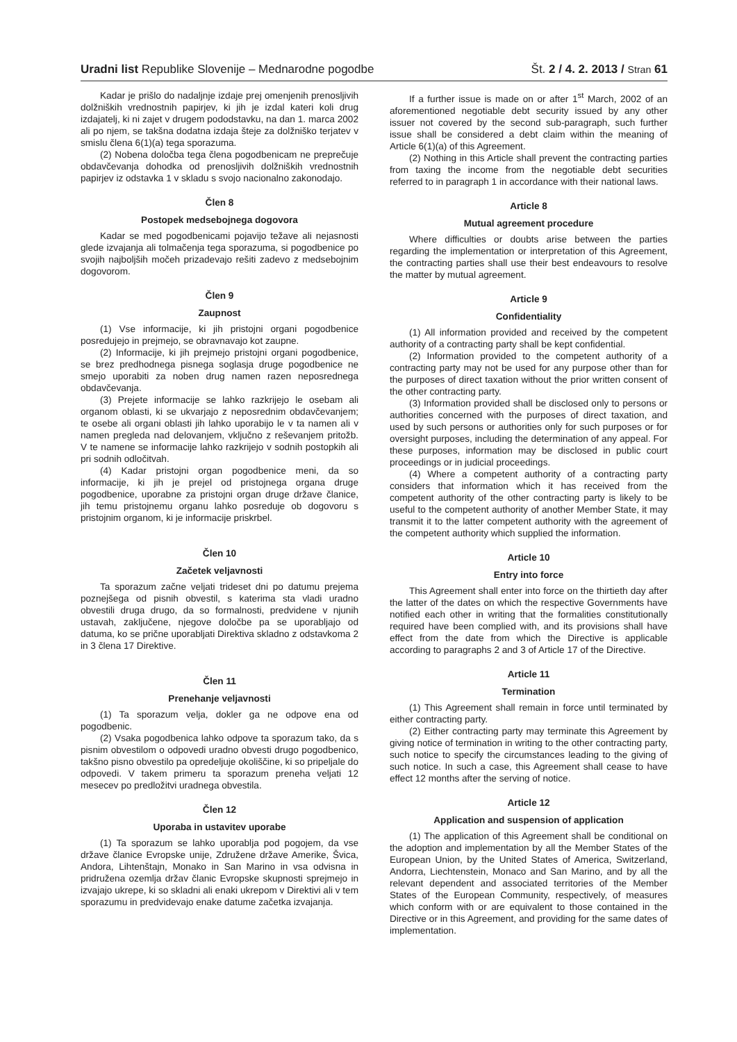Uradni list Republike Slovenije – Mednarodne pogodbe
Št. 2 / 4. 2. 2013 / Stran 61
Kadar je prišlo do nadaljnje izdaje prej omenjenih prenosljivih dolžniških vrednostnih papirjev, ki jih je izdal kateri koli drug izdajatelj, ki ni zajet v drugem pododstavku, na dan 1. marca 2002 ali po njem, se takšna dodatna izdaja šteje za dolžniško terjatev v smislu člena 6(1)(a) tega sporazuma.
(2) Nobena določba tega člena pogodbenicam ne preprečuje obdavčevanja dohodka od prenosljivih dolžniških vrednostnih papirjev iz odstavka 1 v skladu s svojo nacionalno zakonodajo.
Člen 8
Postopek medsebojnega dogovora
Kadar se med pogodbenicami pojavijo težave ali nejasnosti glede izvajanja ali tolmačenja tega sporazuma, si pogodbenice po svojih najboljših močeh prizadevajo rešiti zadevo z medsebojnim dogovorom.
Člen 9
Zaupnost
(1) Vse informacije, ki jih pristojni organi pogodbenice posredujejo in prejmejo, se obravnavajo kot zaupne.
(2) Informacije, ki jih prejmejo pristojni organi pogodbenice, se brez predhodnega pisnega soglasja druge pogodbenice ne smejo uporabiti za noben drug namen razen neposrednega obdavčevanja.
(3) Prejete informacije se lahko razkrijejo le osebam ali organom oblasti, ki se ukvarjajo z neposrednim obdavčevanjem; te osebe ali organi oblasti jih lahko uporabijo le v ta namen ali v namen pregleda nad delovanjem, vključno z reševanjem pritožb. V te namene se informacije lahko razkrijejo v sodnih postopkih ali pri sodnih odločitvah.
(4) Kadar pristojni organ pogodbenice meni, da so informacije, ki jih je prejel od pristojnega organa druge pogodbenice, uporabne za pristojni organ druge države članice, jih temu pristojnemu organu lahko posreduje ob dogovoru s pristojnim organom, ki je informacije priskrbel.
Člen 10
Začetek veljavnosti
Ta sporazum začne veljati trideset dni po datumu prejema poznejšega od pisnih obvestil, s katerima sta vladi uradno obvestili druga drugo, da so formalnosti, predvidene v njunih ustavah, zaključene, njegove določbe pa se uporabljajo od datuma, ko se prične uporabljati Direktiva skladno z odstavkoma 2 in 3 člena 17 Direktive.
Člen 11
Prenehanje veljavnosti
(1) Ta sporazum velja, dokler ga ne odpove ena od pogodbenic.
(2) Vsaka pogodbenica lahko odpove ta sporazum tako, da s pisnim obvestilom o odpovedi uradno obvesti drugo pogodbenico, takšno pisno obvestilo pa opredeljuje okoliščine, ki so pripeljale do odpovedi. V takem primeru ta sporazum preneha veljati 12 mesecev po predložitvi uradnega obvestila.
Člen 12
Uporaba in ustavitev uporabe
(1) Ta sporazum se lahko uporablja pod pogojem, da vse države članice Evropske unije, Združene države Amerike, Švica, Andora, Lihtenštajn, Monako in San Marino in vsa odvisna in pridružena ozemlja držav članic Evropske skupnosti sprejmejo in izvajajo ukrepe, ki so skladni ali enaki ukrepom v Direktivi ali v tem sporazumu in predvidevajo enake datume začetka izvajanja.
If a further issue is made on or after 1<sup>st</sup> March, 2002 of an aforementioned negotiable debt security issued by any other issuer not covered by the second sub-paragraph, such further issue shall be considered a debt claim within the meaning of Article 6(1)(a) of this Agreement.
(2) Nothing in this Article shall prevent the contracting parties from taxing the income from the negotiable debt securities referred to in paragraph 1 in accordance with their national laws.
Article 8
Mutual agreement procedure
Where difficulties or doubts arise between the parties regarding the implementation or interpretation of this Agreement, the contracting parties shall use their best endeavours to resolve the matter by mutual agreement.
Article 9
Confidentiality
(1) All information provided and received by the competent authority of a contracting party shall be kept confidential.
(2) Information provided to the competent authority of a contracting party may not be used for any purpose other than for the purposes of direct taxation without the prior written consent of the other contracting party.
(3) Information provided shall be disclosed only to persons or authorities concerned with the purposes of direct taxation, and used by such persons or authorities only for such purposes or for oversight purposes, including the determination of any appeal. For these purposes, information may be disclosed in public court proceedings or in judicial proceedings.
(4) Where a competent authority of a contracting party considers that information which it has received from the competent authority of the other contracting party is likely to be useful to the competent authority of another Member State, it may transmit it to the latter competent authority with the agreement of the competent authority which supplied the information.
Article 10
Entry into force
This Agreement shall enter into force on the thirtieth day after the latter of the dates on which the respective Governments have notified each other in writing that the formalities constitutionally required have been complied with, and its provisions shall have effect from the date from which the Directive is applicable according to paragraphs 2 and 3 of Article 17 of the Directive.
Article 11
Termination
(1) This Agreement shall remain in force until terminated by either contracting party.
(2) Either contracting party may terminate this Agreement by giving notice of termination in writing to the other contracting party, such notice to specify the circumstances leading to the giving of such notice. In such a case, this Agreement shall cease to have effect 12 months after the serving of notice.
Article 12
Application and suspension of application
(1) The application of this Agreement shall be conditional on the adoption and implementation by all the Member States of the European Union, by the United States of America, Switzerland, Andorra, Liechtenstein, Monaco and San Marino, and by all the relevant dependent and associated territories of the Member States of the European Community, respectively, of measures which conform with or are equivalent to those contained in the Directive or in this Agreement, and providing for the same dates of implementation.